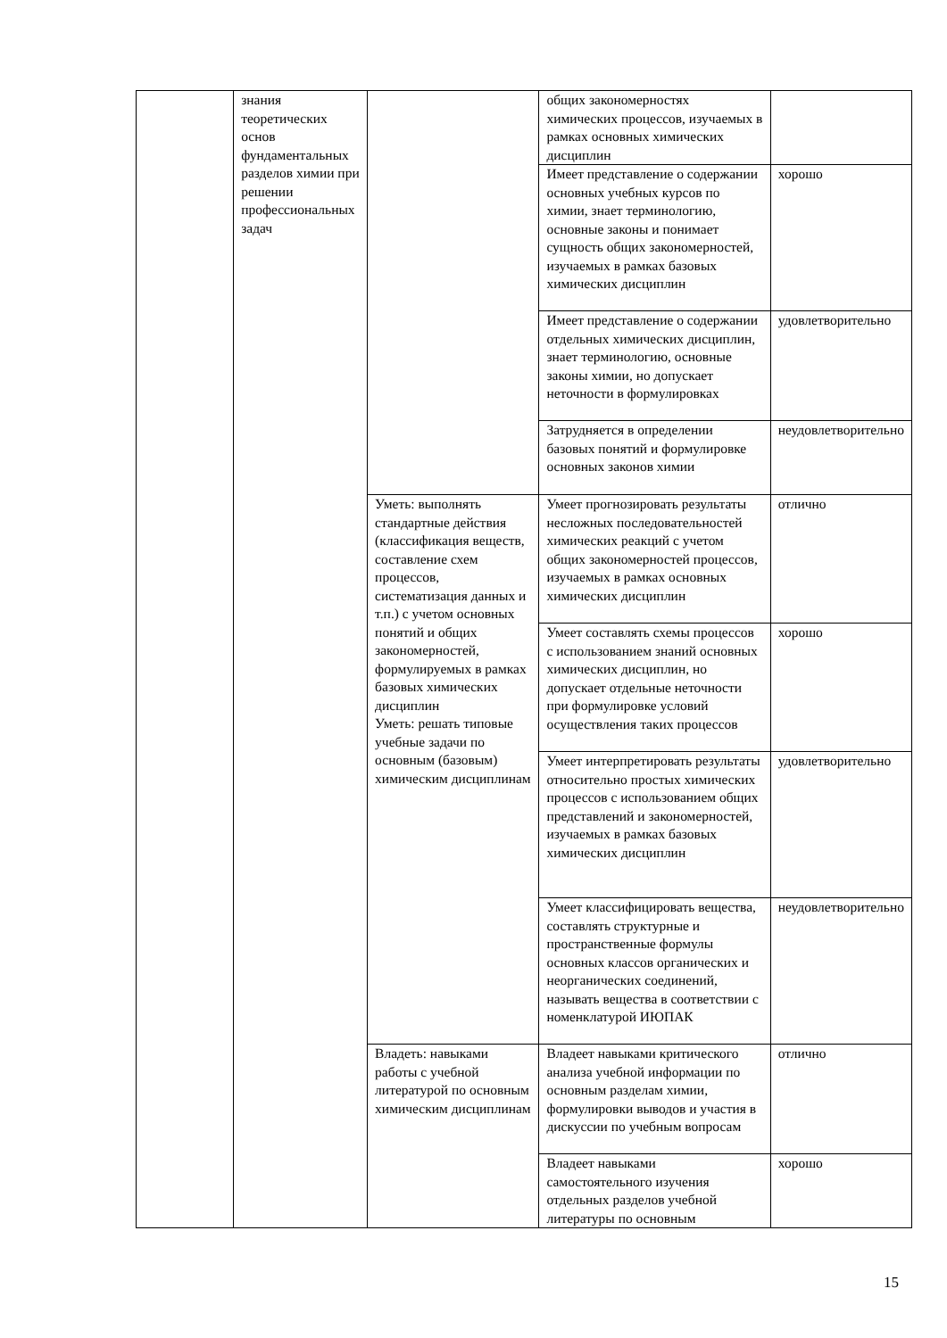| | знания теоретических основ фундаментальных разделов химии при решении профессиональных задач | | общих закономерностях химических процессов, изучаемых в рамках основных химических дисциплин | |
| | | | Имеет представление о содержании основных учебных курсов по химии, знает терминологию, основные законы и понимает сущность общих закономерностей, изучаемых в рамках базовых химических дисциплин | хорошо |
| | | | Имеет представление о содержании отдельных химических дисциплин, знает терминологию, основные законы химии, но допускает неточности в формулировках | удовлетворительно |
| | | | Затрудняется в определении базовых понятий и формулировке основных законов химии | неудовлетворительно |
| | | Уметь: выполнять стандартные действия (классификация веществ, составление схем процессов, систематизация данных и т.п.) с учетом основных понятий и общих закономерностей, формулируемых в рамках базовых химических дисциплин Уметь: решать типовые учебные задачи по основным (базовым) химическим дисциплинам | Умеет прогнозировать результаты несложных последовательностей химических реакций с учетом общих закономерностей процессов, изучаемых в рамках основных химических дисциплин | отлично |
| | | | Умеет составлять схемы процессов с использованием знаний основных химических дисциплин, но допускает отдельные неточности при формулировке условий осуществления таких процессов | хорошо |
| | | | Умеет интерпретировать результаты относительно простых химических процессов с использованием общих представлений и закономерностей, изучаемых в рамках базовых химических дисциплин | удовлетворительно |
| | | | Умеет классифицировать вещества, составлять структурные и пространственные формулы основных классов органических и неорганических соединений, называть вещества в соответствии с номенклатурой ИЮПАК | неудовлетворительно |
| | | Владеть: навыками работы с учебной литературой по основным химическим дисциплинам | Владеет навыками критического анализа учебной информации по основным разделам химии, формулировки выводов и участия в дискуссии по учебным вопросам | отлично |
| | | | Владеет навыками самостоятельного изучения отдельных разделов учебной литературы по основным | хорошо |
15